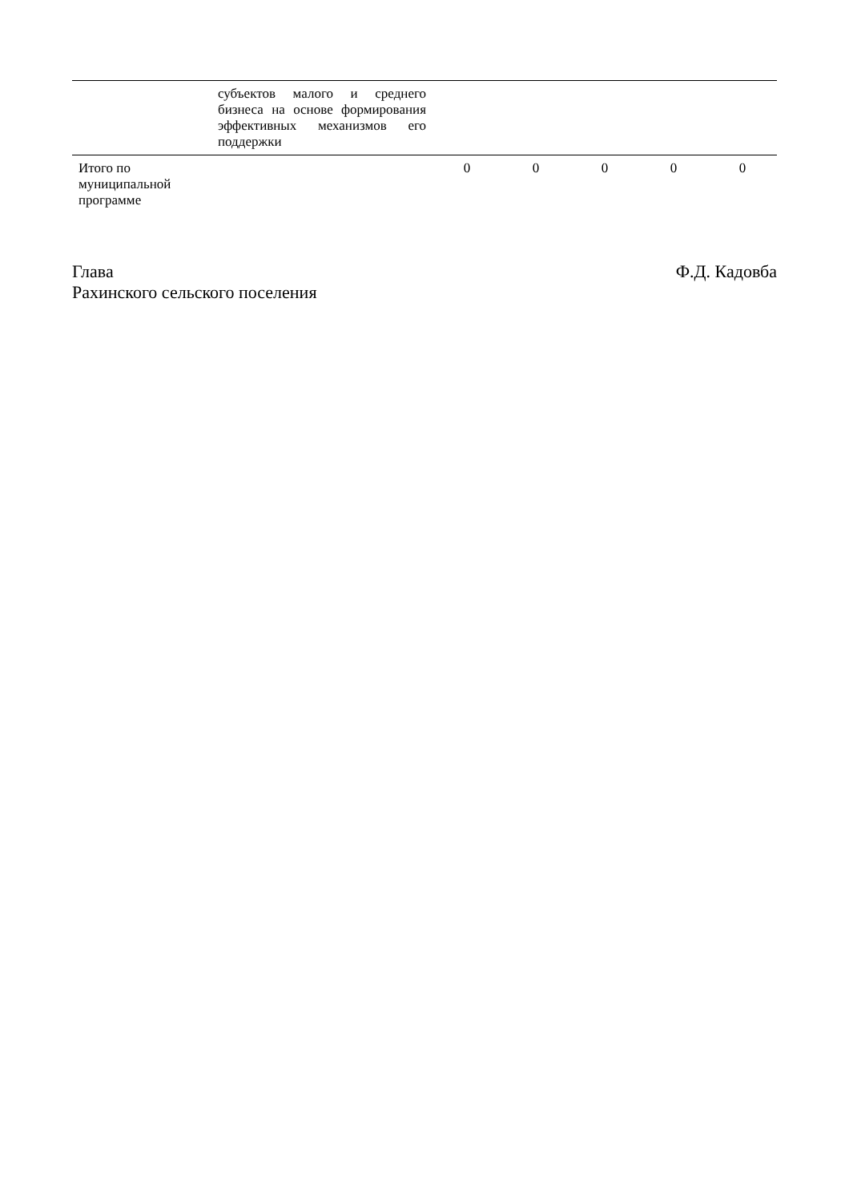| | субъектов малого и среднего бизнеса на основе формирования эффективных механизмов его поддержки | | | | | |
| Итого по муниципальной программе | | 0 | 0 | 0 | 0 | 0 |
Глава
Рахинского сельского поселения
Ф.Д. Кадовба